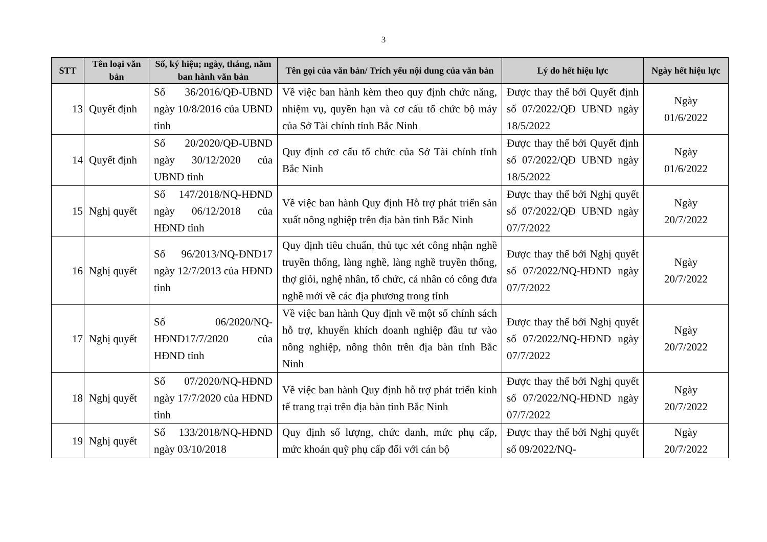3
| STT | Tên loại văn bản | Số, ký hiệu; ngày, tháng, năm ban hành văn bản | Tên gọi của văn bản/ Trích yếu nội dung của văn bản | Lý do hết hiệu lực | Ngày hết hiệu lực |
| --- | --- | --- | --- | --- | --- |
| 13 | Quyết định | Số 36/2016/QĐ-UBND ngày 10/8/2016 của UBND tỉnh | Về việc ban hành kèm theo quy định chức năng, nhiệm vụ, quyền hạn và cơ cấu tổ chức bộ máy của Sở Tài chính tỉnh Bắc Ninh | Được thay thế bởi Quyết định số 07/2022/QĐ UBND ngày 18/5/2022 | Ngày 01/6/2022 |
| 14 | Quyết định | Số 20/2020/QĐ-UBND ngày 30/12/2020 của UBND tỉnh | Quy định cơ cấu tổ chức của Sở Tài chính tỉnh Bắc Ninh | Được thay thế bởi Quyết định số 07/2022/QĐ UBND ngày 18/5/2022 | Ngày 01/6/2022 |
| 15 | Nghị quyết | Số 147/2018/NQ-HĐND ngày 06/12/2018 của HĐND tỉnh | Về việc ban hành Quy định Hỗ trợ phát triển sản xuất nông nghiệp trên địa bàn tỉnh Bắc Ninh | Được thay thế bởi Nghị quyết số 07/2022/QĐ UBND ngày 07/7/2022 | Ngày 20/7/2022 |
| 16 | Nghị quyết | Số 96/2013/NQ-ĐND17 ngày 12/7/2013 của HĐND tỉnh | Quy định tiêu chuẩn, thủ tục xét công nhận nghề truyền thống, làng nghề, làng nghề truyền thống, thợ giỏi, nghệ nhân, tổ chức, cá nhân có công đưa nghề mới về các địa phương trong tỉnh | Được thay thế bởi Nghị quyết số 07/2022/NQ-HĐND ngày 07/7/2022 | Ngày 20/7/2022 |
| 17 | Nghị quyết | Số 06/2020/NQ-HĐND17/7/2020 của HĐND tỉnh | Về việc ban hành Quy định về một số chính sách hỗ trợ, khuyến khích doanh nghiệp đầu tư vào nông nghiệp, nông thôn trên địa bàn tỉnh Bắc Ninh | Được thay thế bởi Nghị quyết số 07/2022/NQ-HĐND ngày 07/7/2022 | Ngày 20/7/2022 |
| 18 | Nghị quyết | Số 07/2020/NQ-HĐND ngày 17/7/2020 của HĐND tỉnh | Về việc ban hành Quy định hỗ trợ phát triển kinh tế trang trại trên địa bàn tỉnh Bắc Ninh | Được thay thế bởi Nghị quyết số 07/2022/NQ-HĐND ngày 07/7/2022 | Ngày 20/7/2022 |
| 19 | Nghị quyết | Số 133/2018/NQ-HĐND ngày 03/10/2018 | Quy định số lượng, chức danh, mức phụ cấp, mức khoán quỹ phụ cấp đối với cán bộ | Được thay thế bởi Nghị quyết số 09/2022/NQ- | Ngày 20/7/2022 |